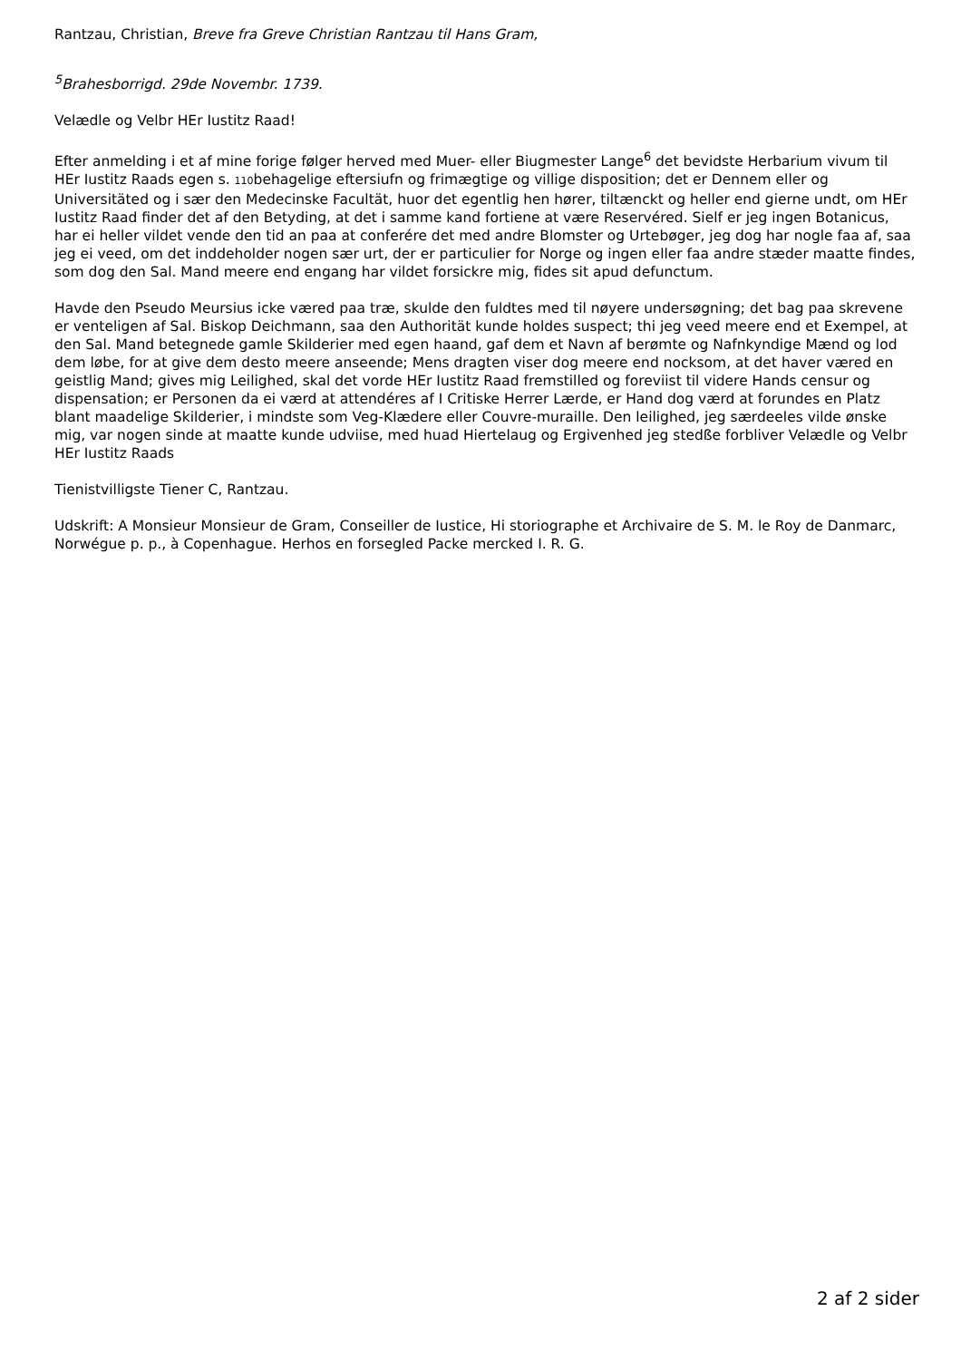Rantzau, Christian, Breve fra Greve Christian Rantzau til Hans Gram,
<sup>5</sup> Brahesborrigd. 29de Novembr. 1739.
Velædle og Velbr HEr Iustitz Raad!
Efter anmelding i et af mine forige følger herved med Muer- eller Biugmester Lange<sup>6</sup> det bevidste Herbarium vivum til HEr Iustitz Raads egen s. 110behagelige eftersiufn og frimægtige og villige disposition; det er Dennem eller og Universitäted og i sær den Medecinske Facultät, huor det egentlig hen hører, tiltænckt og heller end gierne undt, om HEr Iustitz Raad finder det af den Betyding, at det i samme kand fortiene at være Reservéred. Sielf er jeg ingen Botanicus, har ei heller vildet vende den tid an paa at conferére det med andre Blomster og Urtebøger, jeg dog har nogle faa af, saa jeg ei veed, om det inddeholder nogen sær urt, der er particulier for Norge og ingen eller faa andre stæder maatte findes, som dog den Sal. Mand meere end engang har vildet forsickre mig, fides sit apud defunctum.
Havde den Pseudo Meursius icke væred paa træ, skulde den fuldtes med til nøyere undersøgning; det bag paa skrevene er venteligen af Sal. Biskop Deichmann, saa den Authorität kunde holdes suspect; thi jeg veed meere end et Exempel, at den Sal. Mand betegnede gamle Skilderier med egen haand, gaf dem et Navn af berømte og Nafnkyndige Mænd og lod dem løbe, for at give dem desto meere anseende; Mens dragten viser dog meere end nocksom, at det haver væred en geistlig Mand; gives mig Leilighed, skal det vorde HEr Iustitz Raad fremstilled og foreviist til videre Hands censur og dispensation; er Personen da ei værd at attendéres af I Critiske Herrer Lærde, er Hand dog værd at forundes en Platz blant maadelige Skilderier, i mindste som Veg-Klædere eller Couvre-muraille. Den leilighed, jeg særdeeles vilde ønske mig, var nogen sinde at maatte kunde udviise, med huad Hiertelaug og Ergivenhed jeg stedße forbliver Velædle og Velbr HEr Iustitz Raads
Tienistvilligste Tiener C, Rantzau.
Udskrift: A Monsieur Monsieur de Gram, Conseiller de Iustice, Hi storiographe et Archivaire de S. M. le Roy de Danmarc, Norwégue p. p., à Copenhague. Herhos en forsegled Packe mercked I. R. G.
2 af 2 sider